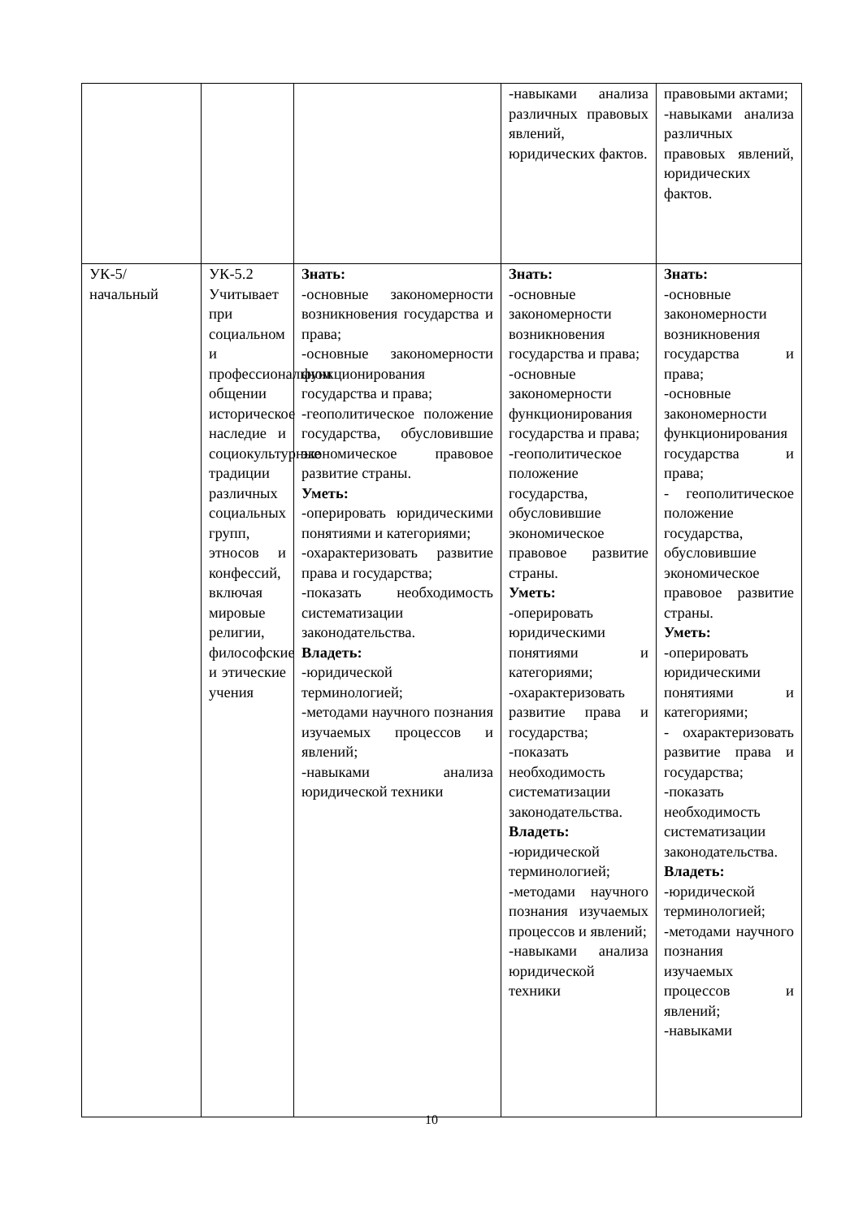| | | | -навыками анализа различных правовых явлений, юридических фактов. | правовыми актами; -навыками анализа различных правовых явлений, юридических фактов. |
| УК-5/ начальный | УК-5.2 Учитывает при социальном и профессиональном общении историческое наследие и социокультурные традиции различных социальных групп, этносов и конфессий, включая мировые религии, философские и этические учения | Знать: -основные закономерности возникновения государства и права; -основные закономерности функционирования государства и права; -геополитическое положение государства, обусловившие экономическое правовое развитие страны. Уметь: -оперировать юридическими понятиями и категориями; -охарактеризовать развитие права и государства; -показать необходимость систематизации законодательства. Владеть: -юридической терминологией; -методами научного познания изучаемых процессов и явлений; -навыками анализа юридической техники | Знать: -основные закономерности возникновения государства и права; -основные закономерности функционирования государства и права; -геополитическое положение государства, обусловившие экономическое правовое развитие страны. Уметь: -оперировать юридическими понятиями и категориями; -охарактеризовать развитие права и государства; -показать необходимость систематизации законодательства. Владеть: -юридической терминологией; -методами научного познания изучаемых процессов и явлений; -навыками анализа юридической техники | Знать: -основные закономерности возникновения государства и права; -основные закономерности функционирования государства и права; - геополитическое положение государства, обусловившие экономическое правовое развитие страны. Уметь: -оперировать юридическими понятиями и категориями; - охарактеризовать развитие права и государства; -показать необходимость систематизации законодательства. Владеть: -юридической терминологией; -методами научного познания изучаемых процессов и явлений; -навыками |
10